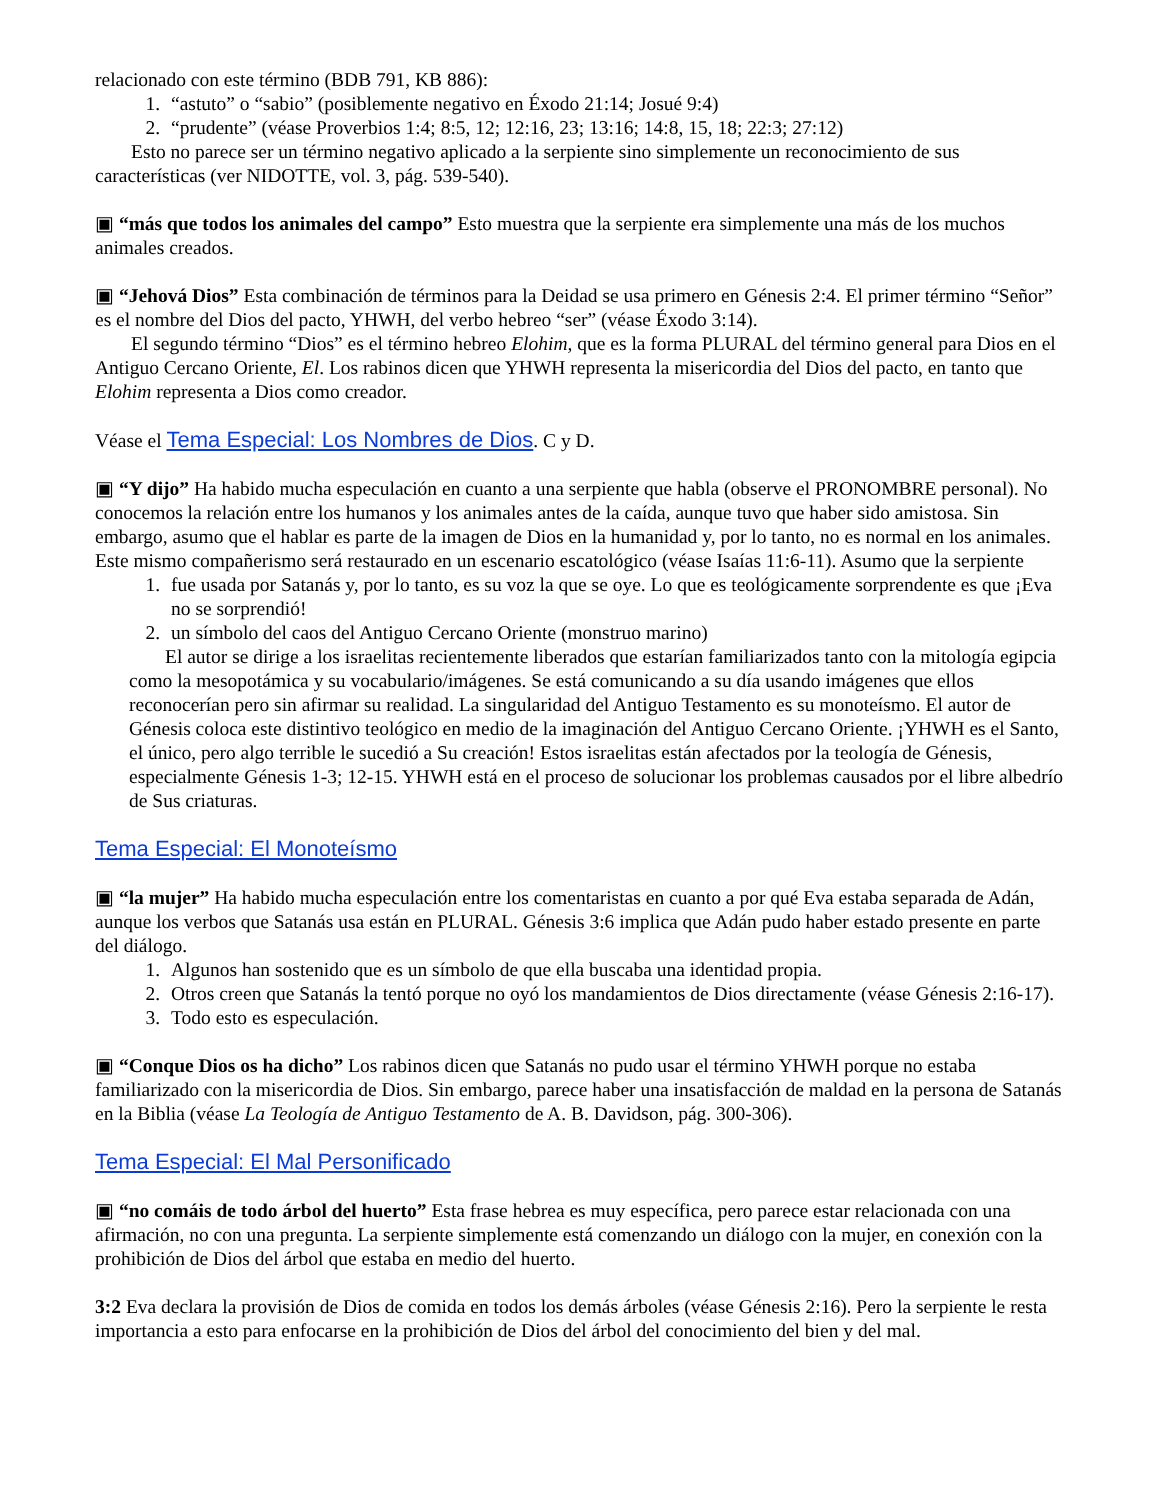relacionado con este término (BDB 791, KB 886):
1. “astuto” o “sabio” (posiblemente negativo en Éxodo 21:14; Josué 9:4)
2. “prudente” (véase Proverbios 1:4; 8:5, 12; 12:16, 23; 13:16; 14:8, 15, 18; 22:3; 27:12)
Esto no parece ser un término negativo aplicado a la serpiente sino simplemente un reconocimiento de sus características (ver NIDOTTE, vol. 3, pág. 539-540).
▣ “más que todos los animales del campo” Esto muestra que la serpiente era simplemente una más de los muchos animales creados.
▣ “Jehová Dios” Esta combinación de términos para la Deidad se usa primero en Génesis 2:4. El primer término “Señor” es el nombre del Dios del pacto, YHWH, del verbo hebreo “ser” (véase Éxodo 3:14).
El segundo término “Dios” es el término hebreo Elohim, que es la forma PLURAL del término general para Dios en el Antiguo Cercano Oriente, El. Los rabinos dicen que YHWH representa la misericordia del Dios del pacto, en tanto que Elohim representa a Dios como creador.
Véase el Tema Especial: Los Nombres de Dios. C y D.
▣ “Y dijo” Ha habido mucha especulación en cuanto a una serpiente que habla (observe el PRONOMBRE personal). No conocemos la relación entre los humanos y los animales antes de la caída, aunque tuvo que haber sido amistosa. Sin embargo, asumo que el hablar es parte de la imagen de Dios en la humanidad y, por lo tanto, no es normal en los animales. Este mismo compañerismo será restaurado en un escenario escatológico (véase Isaías 11:6-11). Asumo que la serpiente
1. fue usada por Satanás y, por lo tanto, es su voz la que se oye. Lo que es teológicamente sorprendente es que ¡Eva no se sorprendió!
2. un símbolo del caos del Antiguo Cercano Oriente (monstruo marino)
El autor se dirige a los israelitas recientemente liberados que estarían familiarizados tanto con la mitología egipcia como la mesopotámica y su vocabulario/imágenes. Se está comunicando a su día usando imágenes que ellos reconocerían pero sin afirmar su realidad. La singularidad del Antiguo Testamento es su monoteísmo. El autor de Génesis coloca este distintivo teológico en medio de la imaginación del Antiguo Cercano Oriente. ¡YHWH es el Santo, el único, pero algo terrible le sucedió a Su creación! Estos israelitas están afectados por la teología de Génesis, especialmente Génesis 1-3; 12-15. YHWH está en el proceso de solucionar los problemas causados por el libre albedrío de Sus criaturas.
Tema Especial: El Monoteísmo
▣ “la mujer” Ha habido mucha especulación entre los comentaristas en cuanto a por qué Eva estaba separada de Adán, aunque los verbos que Satanás usa están en PLURAL. Génesis 3:6 implica que Adán pudo haber estado presente en parte del diálogo.
1. Algunos han sostenido que es un símbolo de que ella buscaba una identidad propia.
2. Otros creen que Satanás la tentó porque no oyó los mandamientos de Dios directamente (véase Génesis 2:16-17).
3. Todo esto es especulación.
▣ “Conque Dios os ha dicho” Los rabinos dicen que Satanás no pudo usar el término YHWH porque no estaba familiarizado con la misericordia de Dios. Sin embargo, parece haber una insatisfacción de maldad en la persona de Satanás en la Biblia (véase La Teología de Antiguo Testamento de A. B. Davidson, pág. 300-306).
Tema Especial: El Mal Personificado
▣ “no comáis de todo árbol del huerto” Esta frase hebrea es muy específica, pero parece estar relacionada con una afirmación, no con una pregunta. La serpiente simplemente está comenzando un diálogo con la mujer, en conexión con la prohibición de Dios del árbol que estaba en medio del huerto.
3:2 Eva declara la provisión de Dios de comida en todos los demás árboles (véase Génesis 2:16). Pero la serpiente le resta importancia a esto para enfocarse en la prohibición de Dios del árbol del conocimiento del bien y del mal.